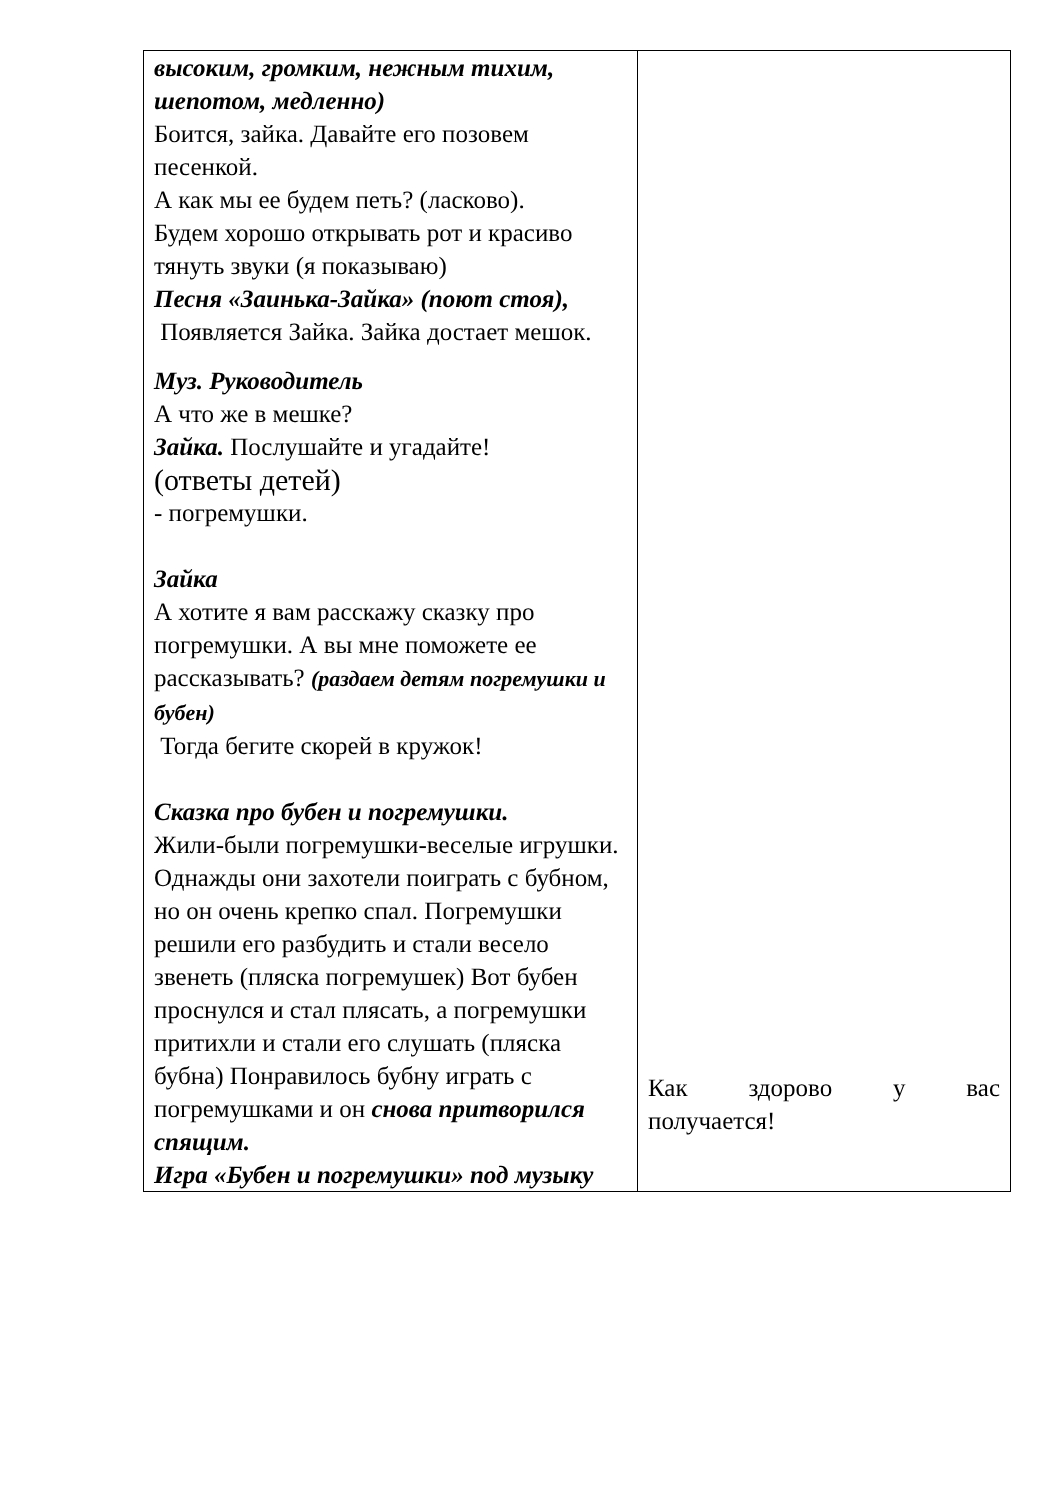| высоким, громким, нежным тихим, шепотом, медленно) Боится, зайка. Давайте его позовем песенкой. А как мы ее будем петь? (ласково). Будем хорошо открывать рот и красиво тянуть звуки (я показываю) Песня «Заинька-Зайка» (поют стоя), Появляется Зайка. Зайка достает мешок. Муз. Руководитель А что же в мешке? Зайка. Послушайте и угадайте! (ответы детей) - погремушки. Зайка А хотите я вам расскажу сказку про погремушки. А вы мне поможете ее рассказывать? (раздаем детям погремушки и бубен) Тогда бегите скорей в кружок! Сказка про бубен и погремушки. Жили-были погремушки-веселые игрушки. Однажды они захотели поиграть с бубном, но он очень крепко спал. Погремушки решили его разбудить и стали весело звенеть (пляска погремушек) Вот бубен проснулся и стал плясать, а погремушки притихли и стали его слушать (пляска бубна) Понравилось бубну играть с погремушками и он снова притворился спящим. Игра «Бубен и погремушки» под музыку | Как здорово у вас получается! |